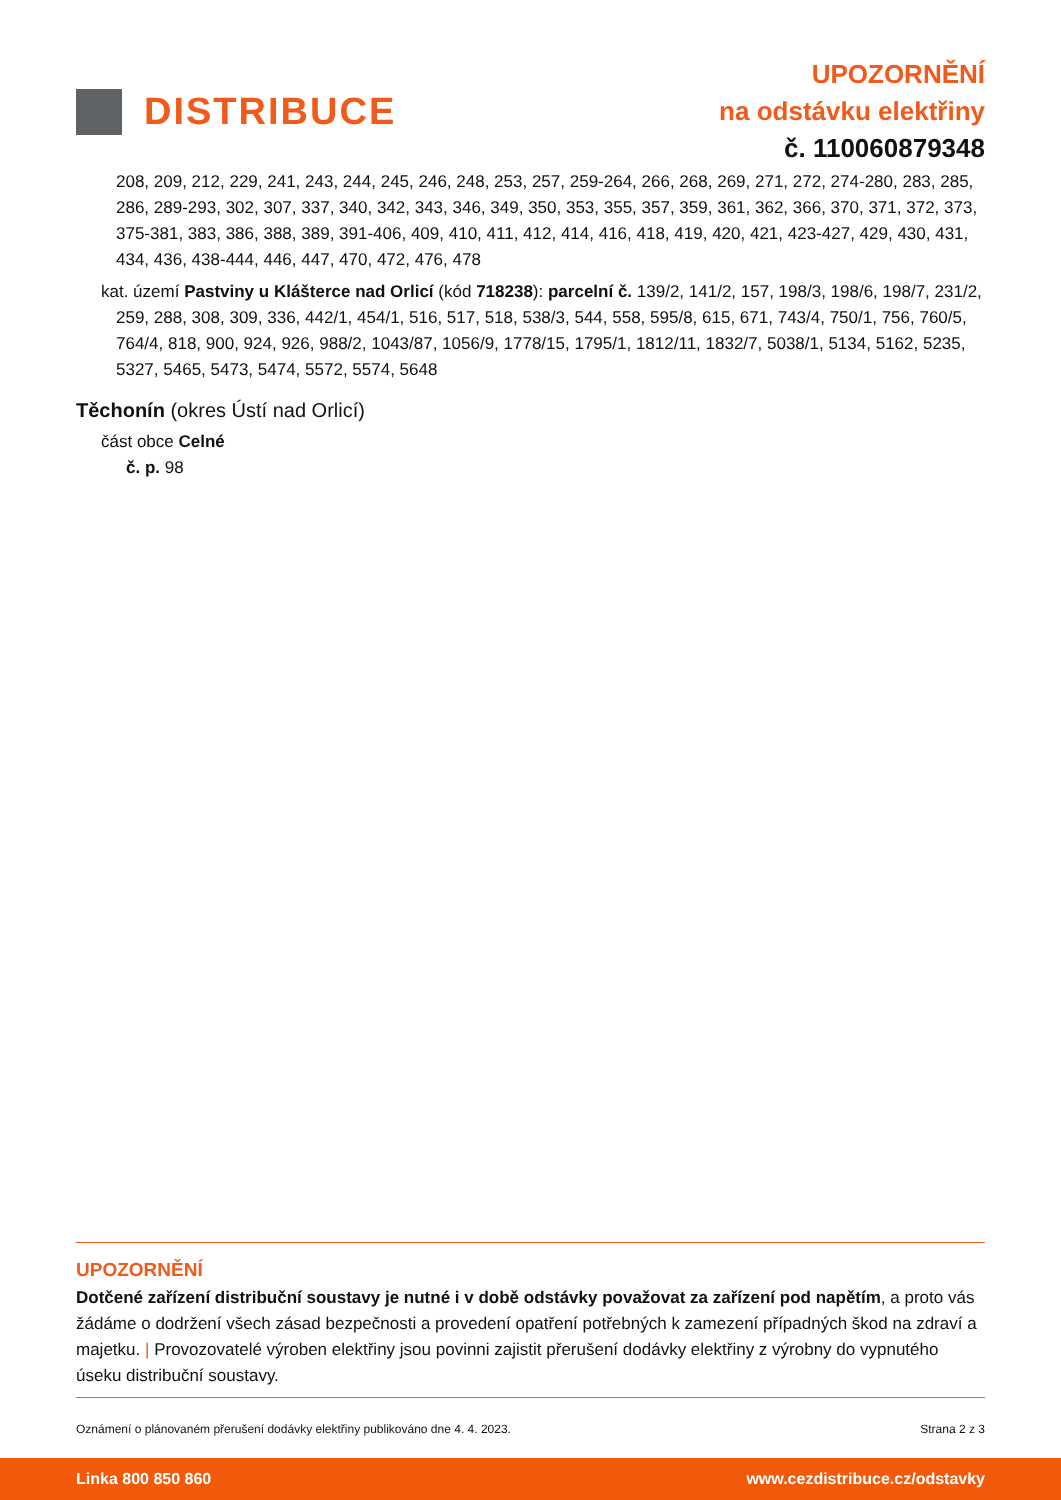DISTRIBUCE
UPOZORNĚNÍ
na odstávku elektřiny
č. 110060879348
208, 209, 212, 229, 241, 243, 244, 245, 246, 248, 253, 257, 259-264, 266, 268, 269, 271, 272, 274-280, 283, 285, 286, 289-293, 302, 307, 337, 340, 342, 343, 346, 349, 350, 353, 355, 357, 359, 361, 362, 366, 370, 371, 372, 373, 375-381, 383, 386, 388, 389, 391-406, 409, 410, 411, 412, 414, 416, 418, 419, 420, 421, 423-427, 429, 430, 431, 434, 436, 438-444, 446, 447, 470, 472, 476, 478
kat. území Pastviny u Klášterce nad Orlicí (kód 718238): parcelní č. 139/2, 141/2, 157, 198/3, 198/6, 198/7, 231/2, 259, 288, 308, 309, 336, 442/1, 454/1, 516, 517, 518, 538/3, 544, 558, 595/8, 615, 671, 743/4, 750/1, 756, 760/5, 764/4, 818, 900, 924, 926, 988/2, 1043/87, 1056/9, 1778/15, 1795/1, 1812/11, 1832/7, 5038/1, 5134, 5162, 5235, 5327, 5465, 5473, 5474, 5572, 5574, 5648
Těchonín (okres Ústí nad Orlicí)
část obce Celné
č. p. 98
UPOZORNĚNÍ
Dotčené zařízení distribuční soustavy je nutné i v době odstávky považovat za zařízení pod napětím, a proto vás žádáme o dodržení všech zásad bezpečnosti a provedení opatření potřebných k zamezení případných škod na zdraví a majetku. | Provozovatelé výroben elektřiny jsou povinni zajistit přerušení dodávky elektřiny z výrobny do vypnutého úseku distribuční soustavy.
Oznámení o plánovaném přerušení dodávky elektřiny publikováno dne 4. 4. 2023. Strana 2 z 3
Linka 800 850 860 www.cezdistribuce.cz/odstavky